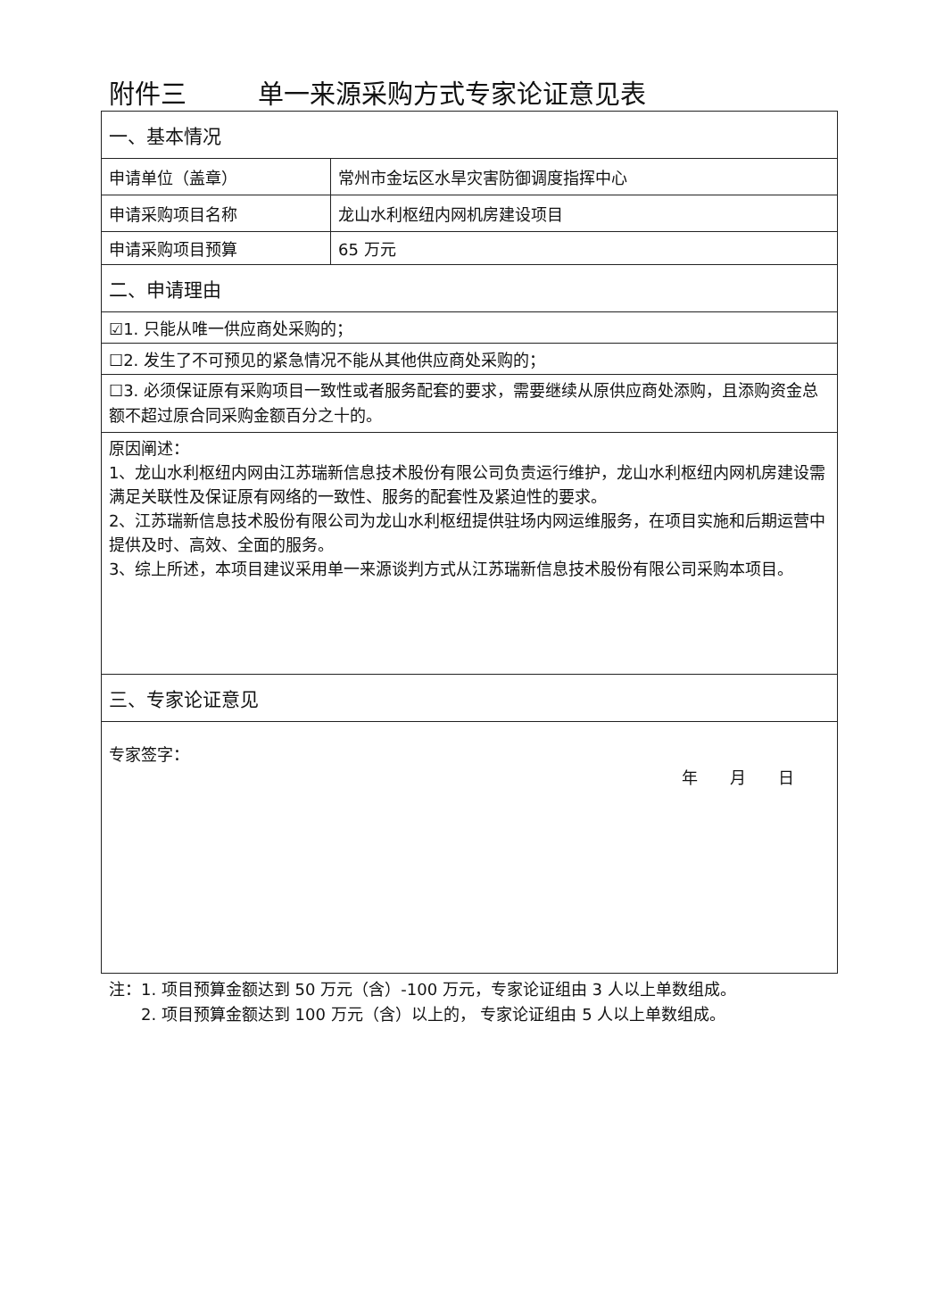附件三 单一来源采购方式专家论证意见表
| 一、基本情况 | |
| 申请单位（盖章） | 常州市金坛区水旱灾害防御调度指挥中心 |
| 申请采购项目名称 | 龙山水利枢纽内网机房建设项目 |
| 申请采购项目预算 | 65 万元 |
| 二、申请理由 | |
| ☑1. 只能从唯一供应商处采购的； | |
| ☐2. 发生了不可预见的紧急情况不能从其他供应商处采购的； | |
| ☐3. 必须保证原有采购项目一致性或者服务配套的要求，需要继续从原供应商处添购，且添购资金总额不超过原合同采购金额百分之十的。 | |
| 原因阐述： 1、龙山水利枢纽内网由江苏瑞新信息技术股份有限公司负责运行维护，龙山水利枢纽内网机房建设需满足关联性及保证原有网络的一致性、服务的配套性及紧迫性的要求。 2、江苏瑞新信息技术股份有限公司为龙山水利枢纽提供驻场内网运维服务，在项目实施和后期运营中提供及时、高效、全面的服务。 3、综上所述，本项目建议采用单一来源谈判方式从江苏瑞新信息技术股份有限公司采购本项目。 | |
| 三、专家论证意见 | |
| 专家签字： 年 月 日 | |
注：1. 项目预算金额达到 50 万元（含）-100 万元，专家论证组由 3 人以上单数组成。
　　2. 项目预算金额达到 100 万元（含）以上的， 专家论证组由 5 人以上单数组成。